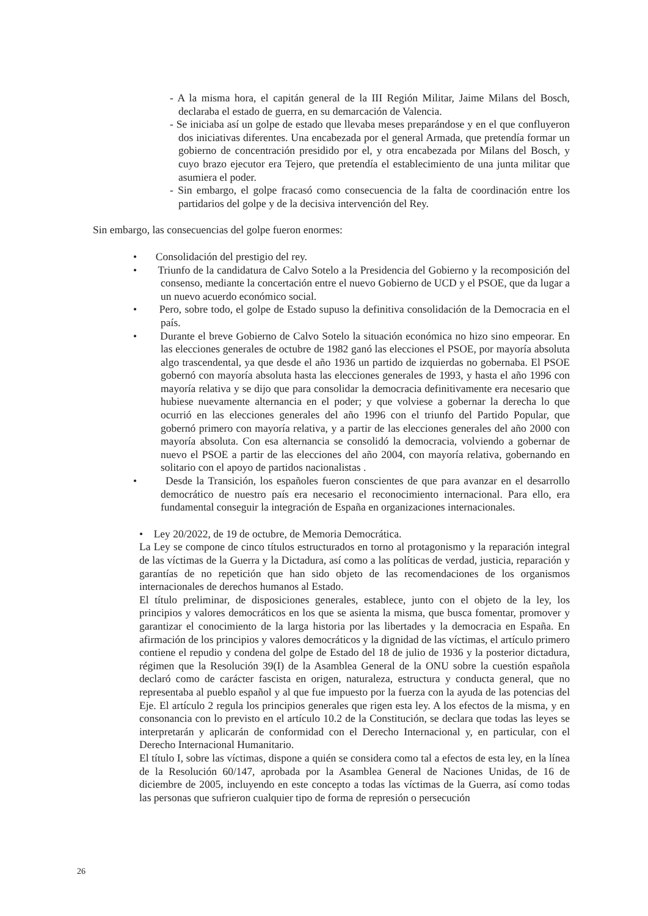- A la misma hora, el capitán general de la III Región Militar, Jaime Milans del Bosch, declaraba el estado de guerra, en su demarcación de Valencia.
- Se iniciaba así un golpe de estado que llevaba meses preparándose y en el que confluyeron dos iniciativas diferentes. Una encabezada por el general Armada, que pretendía formar un gobierno de concentración presidido por el, y otra encabezada por Milans del Bosch, y cuyo brazo ejecutor era Tejero, que pretendía el establecimiento de una junta militar que asumiera el poder.
- Sin embargo, el golpe fracasó como consecuencia de la falta de coordinación entre los partidarios del golpe y de la decisiva intervención del Rey.
Sin embargo, las consecuencias del golpe fueron enormes:
• Consolidación del prestigio del rey.
• Triunfo de la candidatura de Calvo Sotelo a la Presidencia del Gobierno y la recomposición del consenso, mediante la concertación entre el nuevo Gobierno de UCD y el PSOE, que da lugar a un nuevo acuerdo económico social.
• Pero, sobre todo, el golpe de Estado supuso la definitiva consolidación de la Democracia en el país.
• Durante el breve Gobierno de Calvo Sotelo la situación económica no hizo sino empeorar. En las elecciones generales de octubre de 1982 ganó las elecciones el PSOE, por mayoría absoluta algo trascendental, ya que desde el año 1936 un partido de izquierdas no gobernaba. El PSOE gobernó con mayoría absoluta hasta las elecciones generales de 1993, y hasta el año 1996 con mayoría relativa y se dijo que para consolidar la democracia definitivamente era necesario que hubiese nuevamente alternancia en el poder; y que volviese a gobernar la derecha lo que ocurrió en las elecciones generales del año 1996 con el triunfo del Partido Popular, que gobernó primero con mayoría relativa, y a partir de las elecciones generales del año 2000 con mayoría absoluta. Con esa alternancia se consolidó la democracia, volviendo a gobernar de nuevo el PSOE a partir de las elecciones del año 2004, con mayoría relativa, gobernando en solitario con el apoyo de partidos nacionalistas .
• Desde la Transición, los españoles fueron conscientes de que para avanzar en el desarrollo democrático de nuestro país era necesario el reconocimiento internacional. Para ello, era fundamental conseguir la integración de España en organizaciones internacionales.
• Ley 20/2022, de 19 de octubre, de Memoria Democrática.
La Ley se compone de cinco títulos estructurados en torno al protagonismo y la reparación integral de las víctimas de la Guerra y la Dictadura, así como a las políticas de verdad, justicia, reparación y garantías de no repetición que han sido objeto de las recomendaciones de los organismos internacionales de derechos humanos al Estado.
El título preliminar, de disposiciones generales, establece, junto con el objeto de la ley, los principios y valores democráticos en los que se asienta la misma, que busca fomentar, promover y garantizar el conocimiento de la larga historia por las libertades y la democracia en España. En afirmación de los principios y valores democráticos y la dignidad de las víctimas, el artículo primero contiene el repudio y condena del golpe de Estado del 18 de julio de 1936 y la posterior dictadura, régimen que la Resolución 39(I) de la Asamblea General de la ONU sobre la cuestión española declaró como de carácter fascista en origen, naturaleza, estructura y conducta general, que no representaba al pueblo español y al que fue impuesto por la fuerza con la ayuda de las potencias del Eje. El artículo 2 regula los principios generales que rigen esta ley. A los efectos de la misma, y en consonancia con lo previsto en el artículo 10.2 de la Constitución, se declara que todas las leyes se interpretarán y aplicarán de conformidad con el Derecho Internacional y, en particular, con el Derecho Internacional Humanitario.
El título I, sobre las víctimas, dispone a quién se considera como tal a efectos de esta ley, en la línea de la Resolución 60/147, aprobada por la Asamblea General de Naciones Unidas, de 16 de diciembre de 2005, incluyendo en este concepto a todas las víctimas de la Guerra, así como todas las personas que sufrieron cualquier tipo de forma de represión o persecución
26